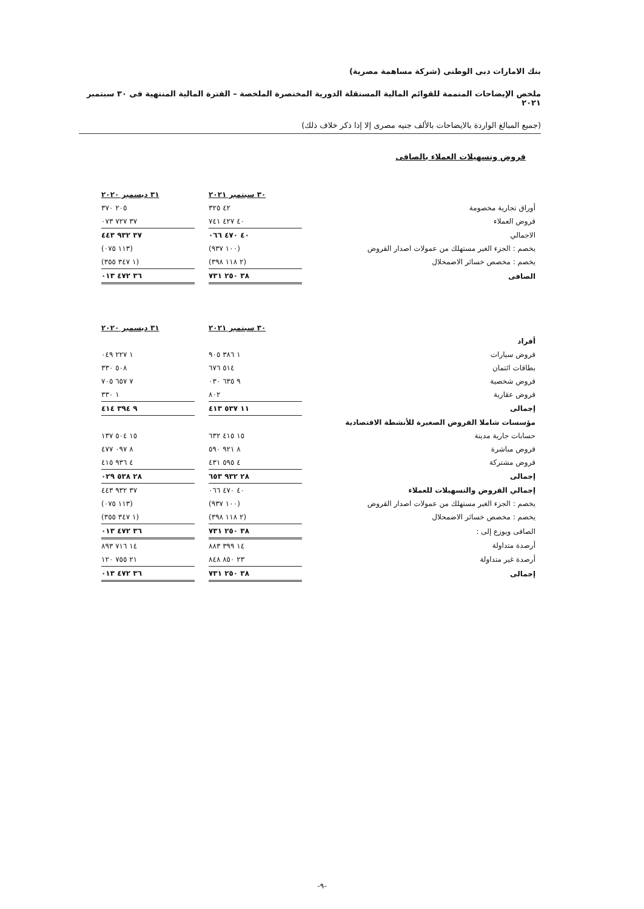بنك الامارات دبى الوطنى (شركة مساهمة مصرية)
ملخص الإيضاحات المتممة للقوائم المالية المستقلة الدورية المختصرة الملخصة – الفترة المالية المنتهية فى ٣٠ سبتمبر ٢٠٢١
(جميع المبالغ الواردة بالايضاحات بالألف جنيه مصرى إلا إذا ذكر خلاف ذلك)
قروض وتسهيلات العملاء بالصافى
| | ٣٠ سبتمبر ٢٠٢١ | | ٣١ ديسمبر ٢٠٢٠ |
| أوراق تجارية مخصومة | ٤٢ ٣٢٥ | | ٢٠٥ ٣٧٠ |
| قروض العملاء | ٤٠ ٤٢٧ ٧٤١ | | ٣٧ ٧٢٧ ٠٧٣ |
| الاجمالي | ٤٠ ٤٧٠ ٠٦٦ | | ٣٧ ٩٣٢ ٤٤٣ |
| يخصم : الجزء الغير مستهلك من عمولات اصدار القروض | (١٠٠ ٩٣٧) | | (١١٣ ٠٧٥) |
| يخصم : مخصص خسائر الاضمحلال | (٢ ١١٨ ٣٩٨) | | (١ ٣٤٧ ٣٥٥) |
| الصافى | ٣٨ ٢٥٠ ٧٣١ | | ٣٦ ٤٧٢ ٠١٣ |
| | ٣٠ سبتمبر ٢٠٢١ | | ٣١ ديسمبر ٢٠٢٠ |
| أفراد | | | |
| قروض سيارات | ١ ٣٨٦ ٩٠٥ | | ١ ٢٢٧ ٠٤٩ |
| بطاقات ائتمان | ٥١٤ ٦٧٦ | | ٥٠٨ ٣٣٠ |
| قروض شخصية | ٩ ٦٣٥ ٠٣٠ | | ٧ ٦٥٧ ٧٠٥ |
| قروض عقارية | ٨٠٢ | | ١ ٣٣٠ |
| إجمالى | ١١ ٥٣٧ ٤١٣ | | ٩ ٣٩٤ ٤١٤ |
| مؤسسات شاملا القروض الصغيرة للأنشطة الاقتصادية | | | |
| حسابات جارية مدينة | ١٥ ٤١٥ ٦٣٢ | | ١٥ ٥٠٤ ١٣٧ |
| قروض مباشرة | ٨ ٩٢١ ٥٩٠ | | ٨ ٠٩٧ ٤٧٧ |
| قروض مشتركة | ٤ ٥٩٥ ٤٣١ | | ٤ ٩٣٦ ٤١٥ |
| إجمالى | ٢٨ ٩٣٢ ٦٥٣ | | ٢٨ ٥٣٨ ٠٢٩ |
| إجمالي القروض والتسهيلات للعملاء | ٤٠ ٤٧٠ ٠٦٦ | | ٣٧ ٩٣٢ ٤٤٣ |
| يخصم : الجزء الغير مستهلك من عمولات اصدار القروض | (١٠٠ ٩٣٧) | | (١١٣ ٠٧٥) |
| يخصم : مخصص خسائر الاضمحلال | (٢ ١١٨ ٣٩٨) | | (١ ٣٤٧ ٣٥٥) |
| الصافى ويوزع إلى : | ٣٨ ٢٥٠ ٧٣١ | | ٣٦ ٤٧٢ ٠١٣ |
| أرصدة متداولة | ١٤ ٣٩٩ ٨٨٣ | | ١٤ ٧١٦ ٨٩٣ |
| أرصدة غير متداولة | ٢٣ ٨٥٠ ٨٤٨ | | ٢١ ٧٥٥ ١٢٠ |
| إجمالى | ٣٨ ٢٥٠ ٧٣١ | | ٣٦ ٤٧٢ ٠١٣ |
-٩-